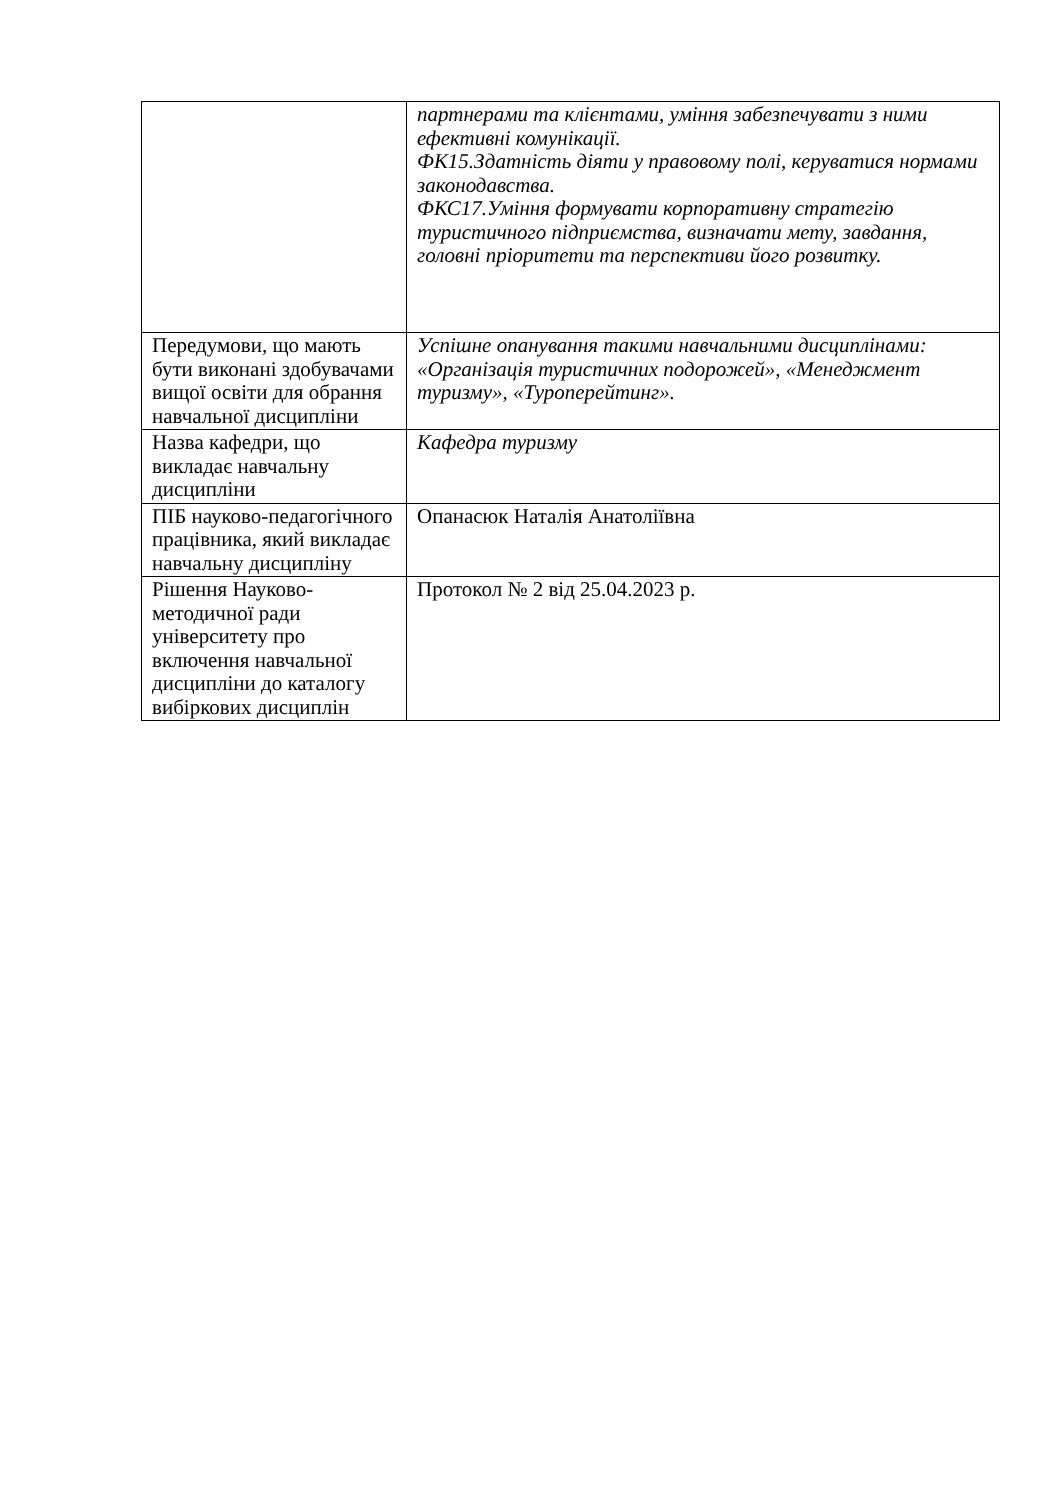| | партнерами та клієнтами, уміння забезпечувати з ними ефективні комунікації. ФК15.Здатність діяти у правовому полі, керуватися нормами законодавства. ФКС17.Уміння формувати корпоративну стратегію туристичного підприємства, визначати мету, завдання, головні пріоритети та перспективи його розвитку. |
| Передумови, що мають бути виконані здобувачами вищої освіти для обрання навчальної дисципліни | Успішне опанування такими навчальними дисциплінами: «Організація туристичних подорожей», «Менеджмент туризму», «Туроперейтинг». |
| Назва кафедри, що викладає навчальну дисципліни | Кафедра туризму |
| ПІБ науково-педагогічного працівника, який викладає навчальну дисципліну | Опанасюк Наталія Анатоліївна |
| Рішення Науково-методичної ради університету про включення навчальної дисципліни до каталогу вибіркових дисциплін | Протокол № 2 від 25.04.2023 р. |